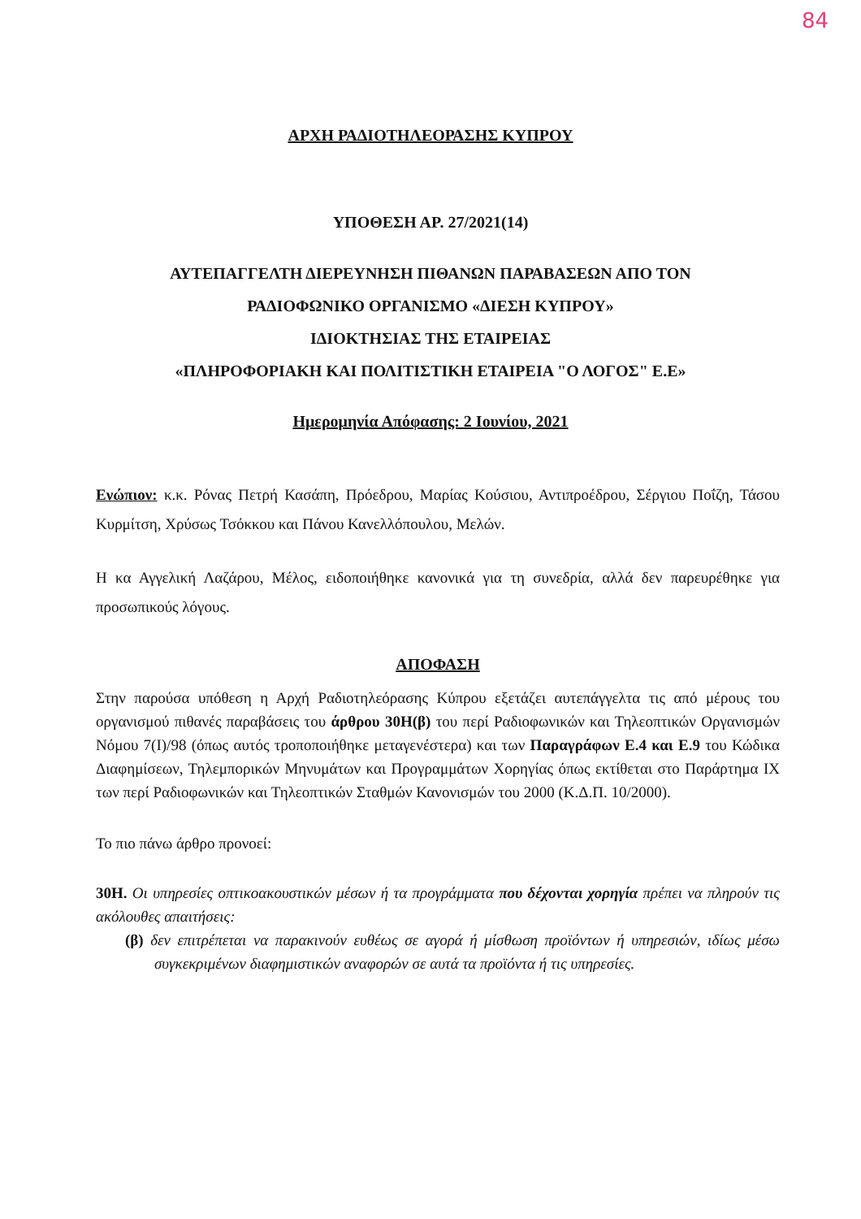84
ΑΡΧΗ ΡΑΔΙΟΤΗΛΕΟΡΑΣΗΣ ΚΥΠΡΟΥ
ΥΠΟΘΕΣΗ ΑΡ. 27/2021(14)
ΑΥΤΕΠΑΓΓΕΛΤΗ ΔΙΕΡΕΥΝΗΣΗ ΠΙΘΑΝΩΝ ΠΑΡΑΒΑΣΕΩΝ ΑΠΟ ΤΟΝ
ΡΑΔΙΟΦΩΝΙΚΟ ΟΡΓΑΝΙΣΜΟ «ΔΙΕΣΗ ΚΥΠΡΟΥ»
ΙΔΙΟΚΤΗΣΙΑΣ ΤΗΣ ΕΤΑΙΡΕΙΑΣ
«ΠΛΗΡΟΦΟΡΙΑΚΗ ΚΑΙ ΠΟΛΙΤΙΣΤΙΚΗ ΕΤΑΙΡΕΙΑ "Ο ΛΟΓΟΣ" Ε.Ε»
Ημερομηνία Απόφασης: 2 Ιουνίου, 2021
Ενώπιον: κ.κ. Ρόνας Πετρή Κασάπη, Πρόεδρου, Μαρίας Κούσιου, Αντιπροέδρου, Σέργιου Ποΐζη, Τάσου Κυρμίτση, Χρύσως Τσόκκου και Πάνου Κανελλόπουλου, Μελών.
Η κα Αγγελική Λαζάρου, Μέλος, ειδοποιήθηκε κανονικά για τη συνεδρία, αλλά δεν παρευρέθηκε για προσωπικούς λόγους.
ΑΠΟΦΑΣΗ
Στην παρούσα υπόθεση η Αρχή Ραδιοτηλεόρασης Κύπρου εξετάζει αυτεπάγγελτα τις από μέρους του οργανισμού πιθανές παραβάσεις του άρθρου 30Η(β) του περί Ραδιοφωνικών και Τηλεοπτικών Οργανισμών Νόμου 7(Ι)/98 (όπως αυτός τροποποιήθηκε μεταγενέστερα) και των Παραγράφων Ε.4 και Ε.9 του Κώδικα Διαφημίσεων, Τηλεμπορικών Μηνυμάτων και Προγραμμάτων Χορηγίας όπως εκτίθεται στο Παράρτημα ΙΧ των περί Ραδιοφωνικών και Τηλεοπτικών Σταθμών Κανονισμών του 2000 (Κ.Δ.Π. 10/2000).
Το πιο πάνω άρθρο προνοεί:
30Η. Οι υπηρεσίες οπτικοακουστικών μέσων ή τα προγράμματα που δέχονται χορηγία πρέπει να πληρούν τις ακόλουθες απαιτήσεις:
(β) δεν επιτρέπεται να παρακινούν ευθέως σε αγορά ή μίσθωση προϊόντων ή υπηρεσιών, ιδίως μέσω συγκεκριμένων διαφημιστικών αναφορών σε αυτά τα προϊόντα ή τις υπηρεσίες.